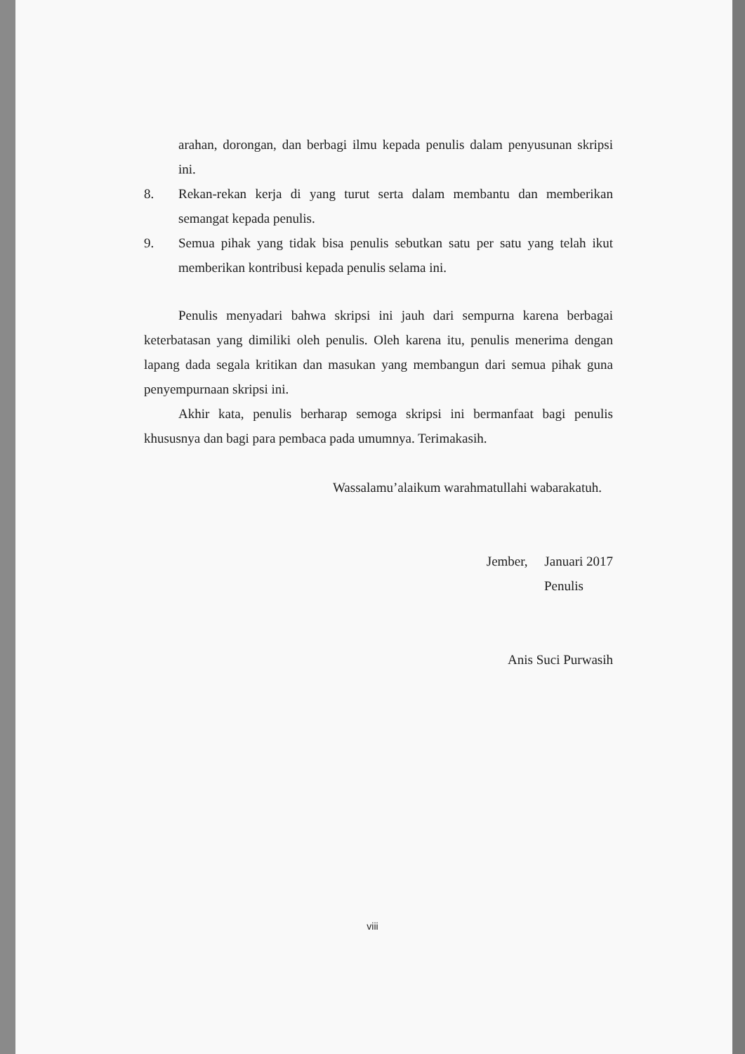arahan, dorongan, dan berbagi ilmu kepada penulis dalam penyusunan skripsi ini.
8. Rekan-rekan kerja di yang turut serta dalam membantu dan memberikan semangat kepada penulis.
9. Semua pihak yang tidak bisa penulis sebutkan satu per satu yang telah ikut memberikan kontribusi kepada penulis selama ini.
Penulis menyadari bahwa skripsi ini jauh dari sempurna karena berbagai keterbatasan yang dimiliki oleh penulis. Oleh karena itu, penulis menerima dengan lapang dada segala kritikan dan masukan yang membangun dari semua pihak guna penyempurnaan skripsi ini.
Akhir kata, penulis berharap semoga skripsi ini bermanfaat bagi penulis khususnya dan bagi para pembaca pada umumnya. Terimakasih.
Wassalamu’alaikum warahmatullahi wabarakatuh.
Jember, Januari 2017
Penulis
Anis Suci Purwasih
viii